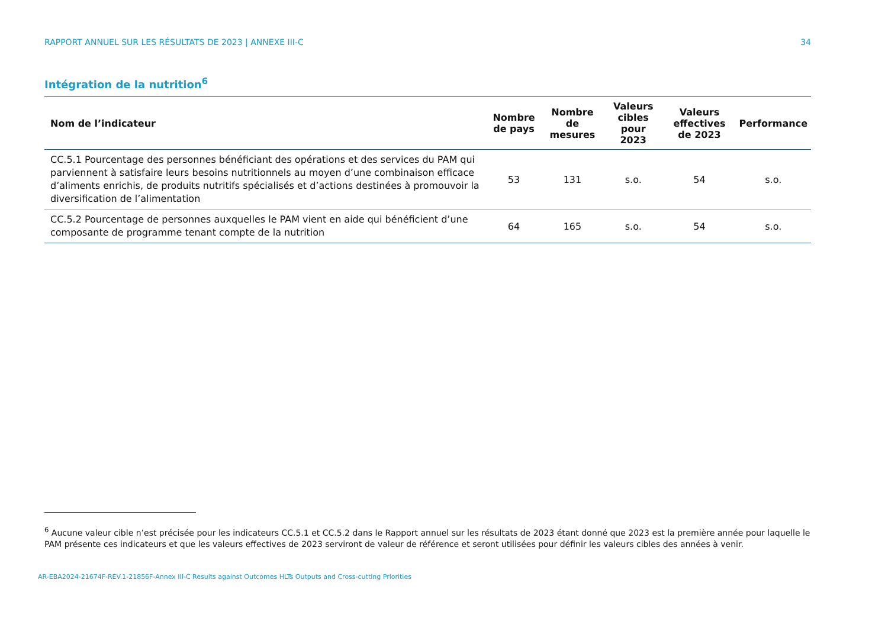RAPPORT ANNUEL SUR LES RÉSULTATS DE 2023 | ANNEXE III-C 34
Intégration de la nutrition<sup>6</sup>
| Nom de l’indicateur | Nombre de pays | Nombre de mesures | Valeurs cibles pour 2023 | Valeurs effectives de 2023 | Performance |
| --- | --- | --- | --- | --- | --- |
| CC.5.1 Pourcentage des personnes bénéficiant des opérations et des services du PAM qui parviennent à satisfaire leurs besoins nutritionnels au moyen d’une combinaison efficace d’aliments enrichis, de produits nutritifs spécialisés et d’actions destinées à promouvoir la diversification de l’alimentation | 53 | 131 | s.o. | 54 | s.o. |
| CC.5.2 Pourcentage de personnes auxquelles le PAM vient en aide qui bénéficient d’une composante de programme tenant compte de la nutrition | 64 | 165 | s.o. | 54 | s.o. |
<sup>6</sup> Aucune valeur cible n’est précisée pour les indicateurs CC.5.1 et CC.5.2 dans le Rapport annuel sur les résultats de 2023 étant donné que 2023 est la première année pour laquelle le PAM présente ces indicateurs et que les valeurs effectives de 2023 serviront de valeur de référence et seront utilisées pour définir les valeurs cibles des années à venir.
AR-EBA2024-21674F-REV.1-21856F-Annex III-C Results against Outcomes HLTs Outputs and Cross-cutting Priorities